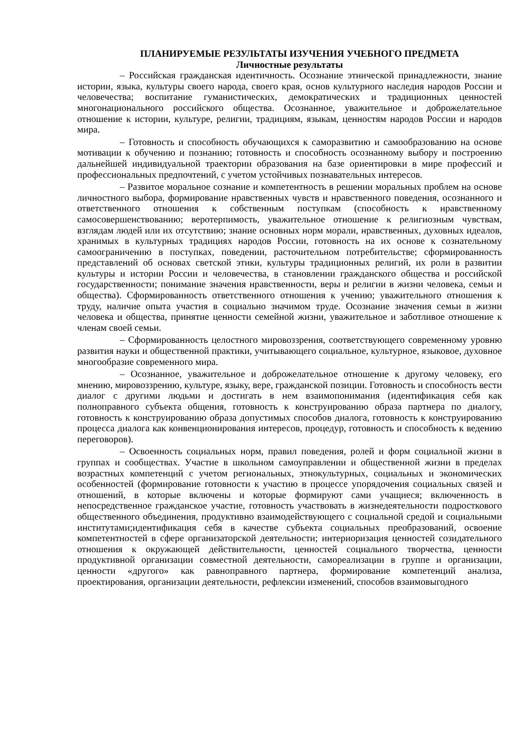ПЛАНИРУЕМЫЕ РЕЗУЛЬТАТЫ ИЗУЧЕНИЯ УЧЕБНОГО ПРЕДМЕТА
Личностные результаты
– Российская гражданская идентичность. Осознание этнической принадлежности, знание истории, языка, культуры своего народа, своего края, основ культурного наследия народов России и человечества; воспитание гуманистических, демократических и традиционных ценностей многонационального российского общества. Осознанное, уважительное и доброжелательное отношение к истории, культуре, религии, традициям, языкам, ценностям народов России и народов мира.
– Готовность и способность обучающихся к саморазвитию и самообразованию на основе мотивации к обучению и познанию; готовность и способность осознанному выбору и построению дальнейшей индивидуальной траектории образования на базе ориентировки в мире профессий и профессиональных предпочтений, с учетом устойчивых познавательных интересов.
– Развитое моральное сознание и компетентность в решении моральных проблем на основе личностного выбора, формирование нравственных чувств и нравственного поведения, осознанного и ответственного отношения к собственным поступкам (способность к нравственному самосовершенствованию; веротерпимость, уважительное отношение к религиозным чувствам, взглядам людей или их отсутствию; знание основных норм морали, нравственных, духовных идеалов, хранимых в культурных традициях народов России, готовность на их основе к сознательному самоограничению в поступках, поведении, расточительном потребительстве; сформированность представлений об основах светской этики, культуры традиционных религий, их роли в развитии культуры и истории России и человечества, в становлении гражданского общества и российской государственности; понимание значения нравственности, веры и религии в жизни человека, семьи и общества). Сформированность ответственного отношения к учению; уважительного отношения к труду, наличие опыта участия в социально значимом труде. Осознание значения семьи в жизни человека и общества, принятие ценности семейной жизни, уважительное и заботливое отношение к членам своей семьи.
– Сформированность целостного мировоззрения, соответствующего современному уровню развития науки и общественной практики, учитывающего социальное, культурное, языковое, духовное многообразие современного мира.
– Осознанное, уважительное и доброжелательное отношение к другому человеку, его мнению, мировоззрению, культуре, языку, вере, гражданской позиции. Готовность и способность вести диалог с другими людьми и достигать в нем взаимопонимания (идентификация себя как полноправного субъекта общения, готовность к конструированию образа партнера по диалогу, готовность к конструированию образа допустимых способов диалога, готовность к конструированию процесса диалога как конвенционирования интересов, процедур, готовность и способность к ведению переговоров).
– Освоенность социальных норм, правил поведения, ролей и форм социальной жизни в группах и сообществах. Участие в школьном самоуправлении и общественной жизни в пределах возрастных компетенций с учетом региональных, этнокультурных, социальных и экономических особенностей (формирование готовности к участию в процессе упорядочения социальных связей и отношений, в которые включены и которые формируют сами учащиеся; включенность в непосредственное гражданское участие, готовность участвовать в жизнедеятельности подросткового общественного объединения, продуктивно взаимодействующего с социальной средой и социальными институтами;идентификация себя в качестве субъекта социальных преобразований, освоение компетентностей в сфере организаторской деятельности; интериоризация ценностей созидательного отношения к окружающей действительности, ценностей социального творчества, ценности продуктивной организации совместной деятельности, самореализации в группе и организации, ценности «другого» как равноправного партнера, формирование компетенций анализа, проектирования, организации деятельности, рефлексии изменений, способов взаимовыгодного